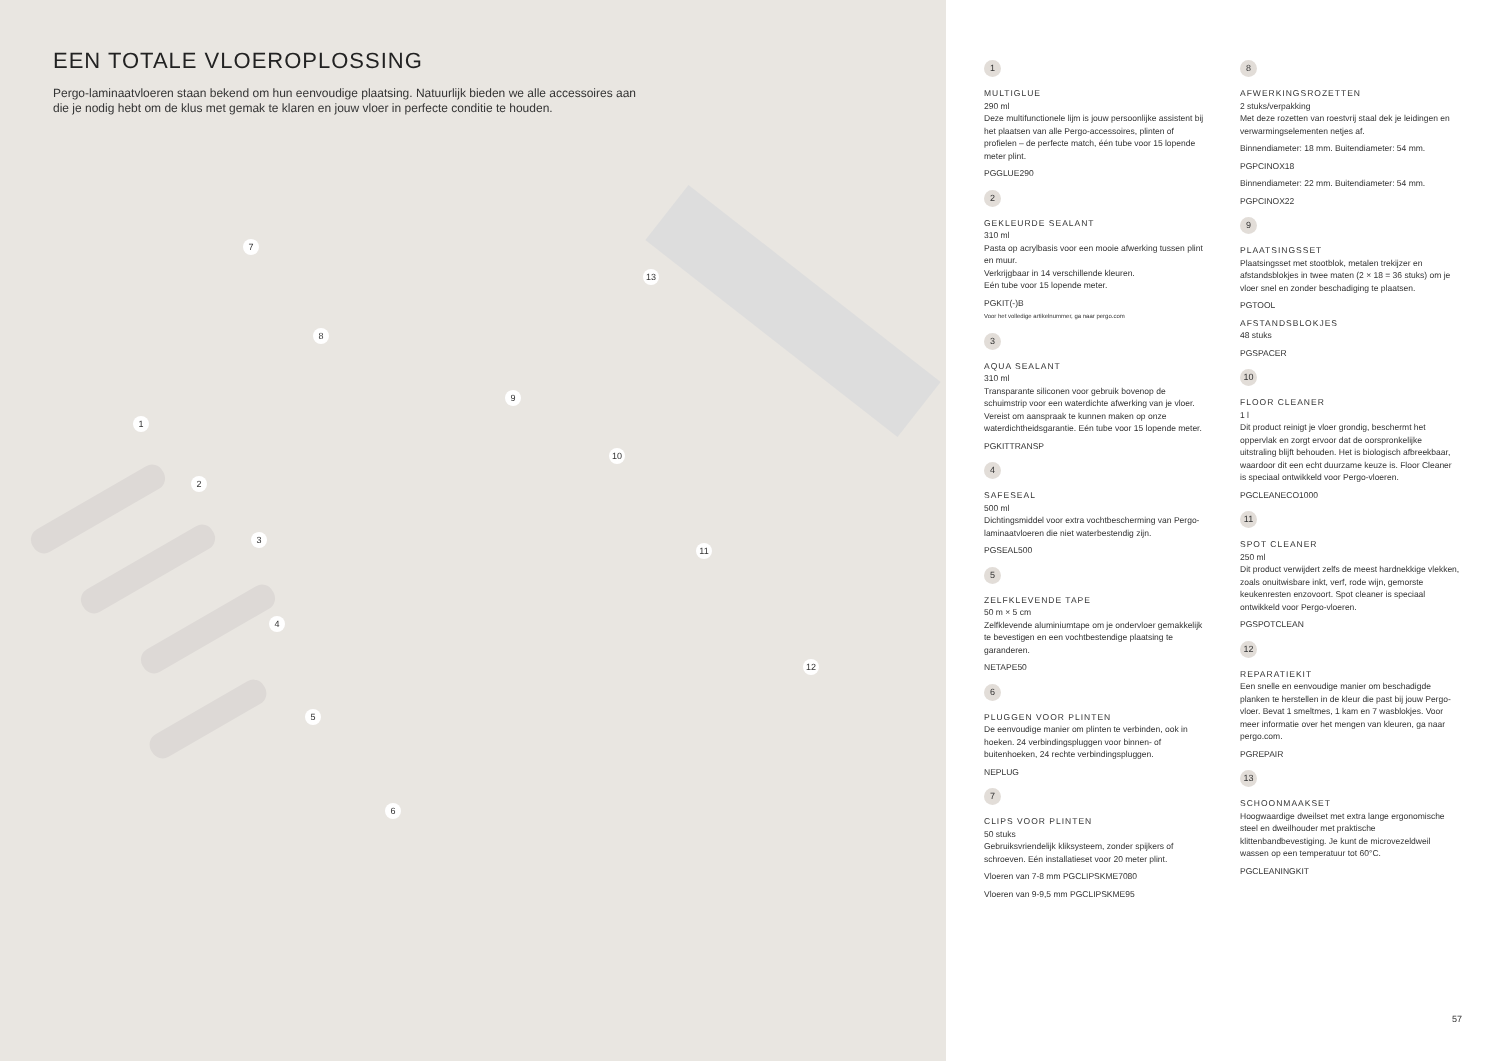EEN TOTALE VLOEROPLOSSING
Pergo-laminaatvloeren staan bekend om hun eenvoudige plaatsing. Natuurlijk bieden we alle accessoires aan die je nodig hebt om de klus met gemak te klaren en jouw vloer in perfecte conditie te houden.
1
2
3
4
5
6
7
8
9
10
11
12
13
1
MULTIGLUE
290 ml
Deze multifunctionele lijm is jouw persoonlijke assistent bij het plaatsen van alle Pergo-accessoires, plinten of profielen – de perfecte match, één tube voor 15 lopende meter plint.
PGGLUE290
2
GEKLEURDE SEALANT
310 ml
Pasta op acrylbasis voor een mooie afwerking tussen plint en muur.
Verkrijgbaar in 14 verschillende kleuren.
Eén tube voor 15 lopende meter.
PGKIT(-)B
Voor het volledige artikelnummer, ga naar pergo.com
3
AQUA SEALANT
310 ml
Transparante siliconen voor gebruik bovenop de schuimstrip voor een waterdichte afwerking van je vloer. Vereist om aanspraak te kunnen maken op onze waterdichtheidsgarantie. Eén tube voor 15 lopende meter.
PGKITTRANSP
4
SAFESEAL
500 ml
Dichtingsmiddel voor extra vochtbescherming van Pergo-laminaatvloeren die niet waterbestendig zijn.
PGSEAL500
5
ZELFKLEVENDE TAPE
50 m × 5 cm
Zelfklevende aluminiumtape om je ondervloer gemakkelijk te bevestigen en een vochtbestendige plaatsing te garanderen.
NETAPE50
6
PLUGGEN VOOR PLINTEN
De eenvoudige manier om plinten te verbinden, ook in hoeken. 24 verbindingspluggen voor binnen- of buitenhoeken, 24 rechte verbindingspluggen.
NEPLUG
7
CLIPS VOOR PLINTEN
50 stuks
Gebruiksvriendelijk kliksysteem, zonder spijkers of schroeven. Eén installatieset voor 20 meter plint.
Vloeren van 7-8 mm PGCLIPSKME7080
Vloeren van 9-9,5 mm PGCLIPSKME95
8
AFWERKINGSROZETTEN
2 stuks/verpakking
Met deze rozetten van roestvrij staal dek je leidingen en verwarmingselementen netjes af.
Binnendiameter: 18 mm. Buitendiameter: 54 mm.
PGPCINOX18
Binnendiameter: 22 mm. Buitendiameter: 54 mm.
PGPCINOX22
9
PLAATSINGSSET
Plaatsingsset met stootblok, metalen trekijzer en afstandsblokjes in twee maten (2 × 18 = 36 stuks) om je vloer snel en zonder beschadiging te plaatsen.
PGTOOL
AFSTANDSBLOKJES
48 stuks
PGSPACER
10
FLOOR CLEANER
1 l
Dit product reinigt je vloer grondig, beschermt het oppervlak en zorgt ervoor dat de oorspronkelijke uitstraling blijft behouden. Het is biologisch afbreekbaar, waardoor dit een echt duurzame keuze is. Floor Cleaner is speciaal ontwikkeld voor Pergo-vloeren.
PGCLEANECO1000
11
SPOT CLEANER
250 ml
Dit product verwijdert zelfs de meest hardnekkige vlekken, zoals onuitwisbare inkt, verf, rode wijn, gemorste keukenresten enzovoort. Spot cleaner is speciaal ontwikkeld voor Pergo-vloeren.
PGSPOTCLEAN
12
REPARATIEKIT
Een snelle en eenvoudige manier om beschadigde planken te herstellen in de kleur die past bij jouw Pergo-vloer. Bevat 1 smeltmes, 1 kam en 7 wasblokjes. Voor meer informatie over het mengen van kleuren, ga naar pergo.com.
PGREPAIR
13
SCHOONMAAKSET
Hoogwaardige dweilset met extra lange ergonomische steel en dweilhouder met praktische klittenbandbevestiging. Je kunt de microvezeldweil wassen op een temperatuur tot 60°C.
PGCLEANINGKIT
57